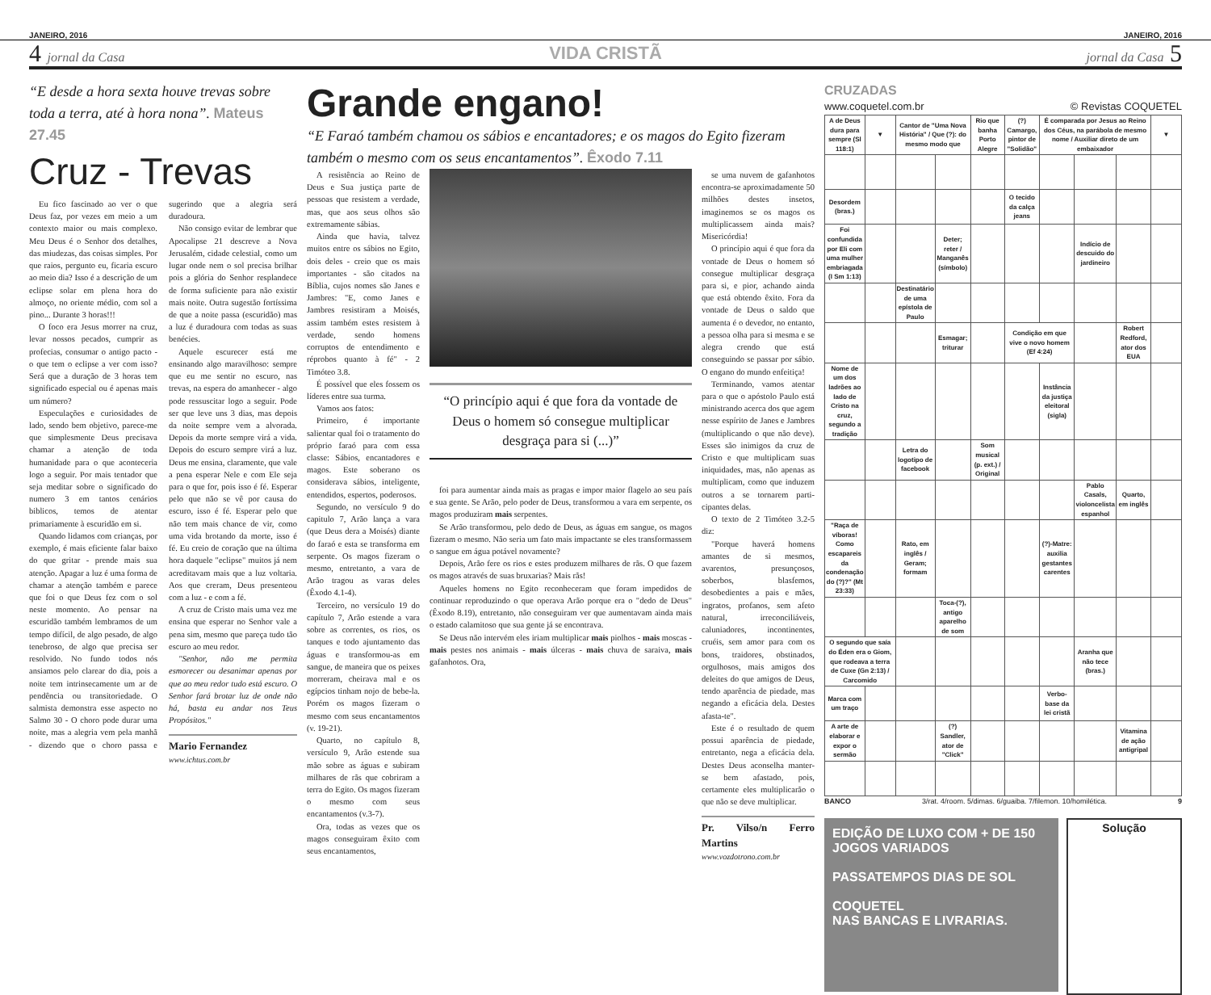JANEIRO, 2016 JANEIRO, 2016
4 jornal da Casa VIDA CRISTÃ jornal da Casa 5
“E desde a hora sexta houve trevas sobre toda a terra, até à hora nona”. Mateus 27.45
Cruz - Trevas
Eu fico fascinado ao ver o que Deus faz, por vezes em meio a um contexto maior ou mais complexo. Meu Deus é o Senhor dos detalhes, das miudezas, das coisas simples. Por que raios, pergunto eu, ficaria escuro ao meio dia? Isso é a descrição de um eclipse solar em plena hora do almoço, no oriente médio, com sol a pino... Durante 3 horas!!!
O foco era Jesus morrer na cruz, levar nossos pecados, cumprir as profecias, consumar o antigo pacto - o que tem o eclipse a ver com isso? Será que a duração de 3 horas tem significado especial ou é apenas mais um número?
Especulações e curiosidades de lado, sendo bem objetivo, parece-me que simplesmente Deus precisava chamar a atenção de toda humanidade para o que aconteceria logo a seguir. Por mais tentador que seja meditar sobre o significado do numero 3 em tantos cenários biblicos, temos de atentar primariamente à escuridão em si.
Quando lidamos com crianças, por exemplo, é mais eficiente falar baixo do que gritar - prende mais sua atenção. Apagar a luz é uma forma de chamar a atenção também e parece que foi o que Deus fez com o sol neste momento. Ao pensar na escuridão também lembramos de um tempo difícil, de algo pesado, de algo tenebroso, de algo que precisa ser resolvido. No fundo todos nós ansiamos pelo clarear do dia, pois a noite tem intrinsecamente um ar de pendência ou transitoriedade. O salmista demonstra esse aspecto no Salmo 30 - O choro pode durar uma noite, mas a alegria vem pela manhã - dizendo que o choro passa e sugerindo que a alegria será duradoura.
Não consigo evitar de lembrar que Apocalipse 21 descreve a Nova Jerusalém, cidade celestial, como um lugar onde nem o sol precisa brilhar pois a glória do Senhor resplandece de forma suficiente para não existir mais noite. Outra sugestão fortíssima de que a noite passa (escuridão) mas a luz é duradoura com todas as suas benécies.
Aquele escurecer está me ensinando algo maravilhoso: sempre que eu me sentir no escuro, nas trevas, na espera do amanhecer - algo pode ressuscitar logo a seguir. Pode ser que leve uns 3 dias, mas depois da noite sempre vem a alvorada. Depois da morte sempre virá a vida. Depois do escuro sempre virá a luz. Deus me ensina, claramente, que vale a pena esperar Nele e com Ele seja para o que for, pois isso é fé. Esperar pelo que não se vê por causa do escuro, isso é fé. Esperar pelo que não tem mais chance de vir, como uma vida brotando da morte, isso é fé. Eu creio de coração que na última hora daquele "eclipse" muitos já nem acreditavam mais que a luz voltaria. Aos que creram, Deus presenteou com a luz - e com a fé.
A cruz de Cristo mais uma vez me ensina que esperar no Senhor vale a pena sim, mesmo que pareça tudo tão escuro ao meu redor.
"Senhor, não me permita esmorecer ou desanimar apenas por que ao meu redor tudo está escuro. O Senhor fará brotar luz de onde não há, basta eu andar nos Teus Propósitos."
Mario Fernandez
www.ichtus.com.br
Grande engano!
“E Faraó também chamou os sábios e encantadores; e os magos do Egito fizeram também o mesmo com os seus encantamentos”. Êxodo 7.11
A resistência ao Reino de Deus e Sua justiça parte de pessoas que resistem a verdade, mas, que aos seus olhos são extremamente sábias.
Ainda que havia, talvez muitos entre os sábios no Egito, dois deles - creio que os mais importantes - são citados na Bíblia, cujos nomes são Janes e Jambres: "E, como Janes e Jambres resistiram a Moisés, assim também estes resistem à verdade, sendo homens corruptos de entendimento e réprobos quanto à fé" - 2 Timóteo 3.8.
É possível que eles fossem os líderes entre sua turma.
Vamos aos fatos:
Primeiro, é importante salientar qual foi o tratamento do próprio faraó para com essa classe: Sábios, encantadores e magos. Este soberano os considerava sábios, inteligente, entendidos, espertos, poderosos.
Segundo, no versículo 9 do capitulo 7, Arão lança a vara (que Deus dera a Moisés) diante do faraó e esta se transforma em serpente. Os magos fizeram o mesmo, entretanto, a vara de Arão tragou as varas deles (Êxodo 4.1-4).
Terceiro, no versículo 19 do capítulo 7, Arão estende a vara sobre as correntes, os rios, os tanques e todo ajuntamento das águas e transformou-as em sangue, de maneira que os peixes morreram, cheirava mal e os egípcios tinham nojo de bebe-la. Porém os magos fizeram o mesmo com seus encantamentos (v. 19-21).
Quarto, no capítulo 8, versículo 9, Arão estende sua mão sobre as águas e subiram milhares de rãs que cobriram a terra do Egito. Os magos fizeram o mesmo com seus encantamentos (v.3-7).
Ora, todas as vezes que os magos conseguiram êxito com seus encantamentos,
“O princípio aqui é que fora da vontade de Deus o homem só consegue multiplicar desgraça para si (...)”
foi para aumentar ainda mais as pragas e impor maior flagelo ao seu país e sua gente. Se Arão, pelo poder de Deus, transformou a vara em serpente, os magos produziram mais serpentes.
Se Arão transformou, pelo dedo de Deus, as águas em sangue, os magos fizeram o mesmo. Não seria um fato mais impactante se eles transformassem o sangue em água potável novamente?
Depois, Arão fere os rios e estes produzem milhares de rãs. O que fazem os magos através de suas bruxarias? Mais rãs!
Aqueles homens no Egito reconheceram que foram impedidos de continuar reproduzindo o que operava Arão porque era o "dedo de Deus" (Êxodo 8.19), entretanto, não conseguiram ver que aumentavam ainda mais o estado calamitoso que sua gente já se encontrava.
Se Deus não intervém eles iriam multiplicar mais piolhos - mais moscas - mais pestes nos animais - mais úlceras - mais chuva de saraiva, mais gafanhotos. Ora,
se uma nuvem de gafanhotos encontra-se aproximadamente 50 milhões destes insetos, imaginemos se os magos os multiplicassem ainda mais? Misericórdia!
O princípio aqui é que fora da vontade de Deus o homem só consegue multiplicar desgraça para si, e pior, achando ainda que está obtendo êxito. Fora da vontade de Deus o saldo que aumenta é o devedor, no entanto, a pessoa olha para si mesma e se alegra crendo que está conseguindo se passar por sábio. O engano do mundo enfeitiça!
Terminando, vamos atentar para o que o apóstolo Paulo está ministrando acerca dos que agem nesse espírito de Janes e Jambres (multiplicando o que não deve). Esses são inimigos da cruz de Cristo e que multiplicam suas iniquidades, mas, não apenas as multiplicam, como que induzem outros a se tornarem parti-cipantes delas.
O texto de 2 Timóteo 3.2-5 diz:
"Porque haverá homens amantes de si mesmos, avarentos, presunçosos, soberbos, blasfemos, desobedientes a pais e mães, ingratos, profanos, sem afeto natural, irreconciliáveis, caluniadores, incontinentes, cruéis, sem amor para com os bons, traidores, obstinados, orgulhosos, mais amigos dos deleites do que amigos de Deus, tendo aparência de piedade, mas negando a eficácia dela. Destes afasta-te".
Este é o resultado de quem possui aparência de piedade, entretanto, nega a eficácia dela. Destes Deus aconselha manter-se bem afastado, pois, certamente eles multiplicarão o que não se deve multiplicar.
Pr. Vilso/n Ferro Martins
www.vozdotrono.com.br
CRUZADAS
www.coquetel.com.br © Revistas COQUETEL
| A de Deus dura para sempre (Sl 118:1) | ▼ | Cantor de "Uma Nova História" / Que (?): do mesmo modo que | | Rio que banha Porto Alegre | (?) Camargo, pintor de "Solidão" | É comparada por Jesus ao Reino dos Céus, na parábola de mesmo nome / Auxiliar direto de um embaixador | | | ▼ |
| Desordem (bras.) | | | | | O tecido da calça jeans | | | | |
| Foi confundida por Eli com uma mulher embriagada (I Sm 1:13) | | | Deter; reter / Manganês (símbolo) | | | | Indício de descuido do jardineiro | | |
| | | Destinatário de uma epístola de Paulo | | | | | | | |
| | | | Esmagar; triturar | | Condição em que vive o novo homem (Ef 4:24) | | | Robert Redford, ator dos EUA | |
| Nome de um dos ladrões ao lado de Cristo na cruz, segundo a tradição | | | | | | Instância da justiça eleitoral (sigla) | | | |
| | | Letra do logotipo de facebook | | Som musical (p. ext.) / Original | | | | | |
| | | | | | | | Pablo Casals, violoncelista espanhol | Quarto, em inglês | |
| "Raça de víboras! Como escapareis da condenação do (?)?" (Mt 23:33) | | Rato, em inglês / Geram; formam | | | | (?)-Matre: auxilia gestantes carentes | | | |
| | | | Toca-(?), antigo aparelho de som | | | | | | |
| O segundo que saía do Éden era o Giom, que rodeava a terra de Cuxe (Gn 2:13) / Carcomido | | | | | | | Aranha que não tece (bras.) | | |
| Marca com um traço | | | | | | Verbo-base da lei cristã | | | |
| A arte de elaborar e expor o sermão | | | (?) Sandler, ator de "Click" | | | | | Vitamina de ação antigripal | |
BANCO 3/rat. 4/room. 5/dimas. 6/guaiba. 7/filemon. 10/homilética. 9
EDIÇÃO DE LUXO COM + DE 150 JOGOS VARIADOS
PASSATEMPOS DIAS DE SOL
COQUETEL
NAS BANCAS E LIVRARIAS.
Solução